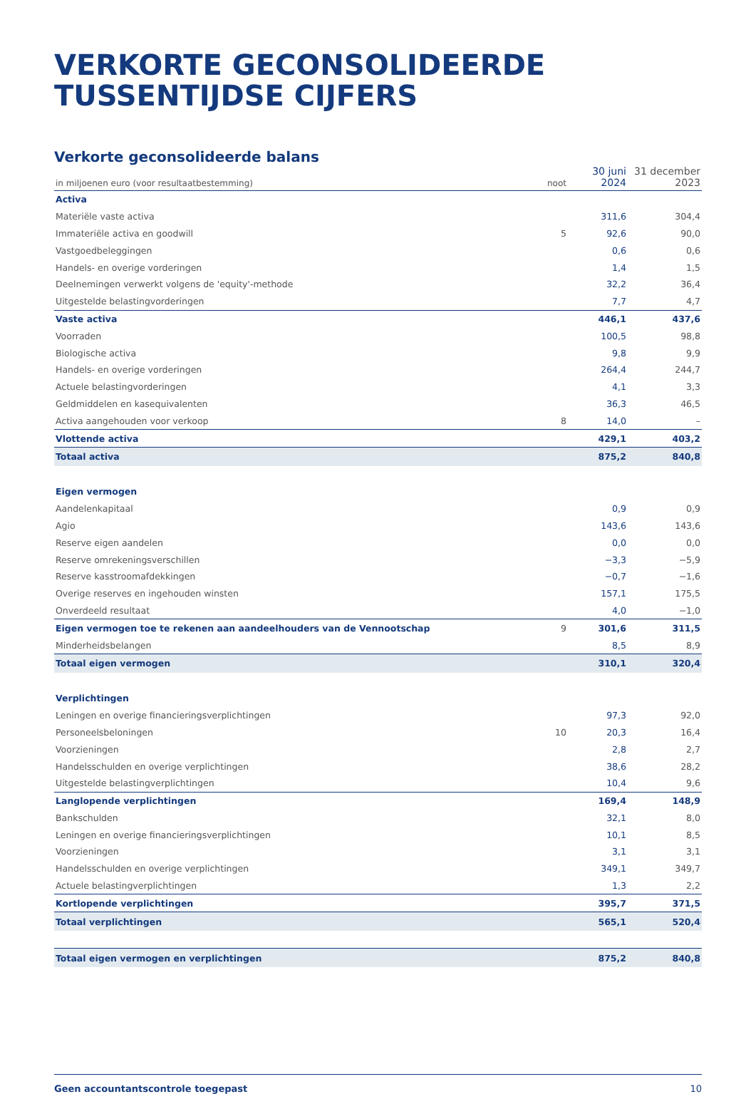VERKORTE GECONSOLIDEERDE
TUSSENTIJDSE CIJFERS
Verkorte geconsolideerde balans
| in miljoenen euro (voor resultaatbestemming) | noot | 30 juni 2024 | 31 december 2023 |
| --- | --- | --- | --- |
| Activa | | | |
| Materiële vaste activa | | 311,6 | 304,4 |
| Immateriële activa en goodwill | 5 | 92,6 | 90,0 |
| Vastgoedbeleggingen | | 0,6 | 0,6 |
| Handels- en overige vorderingen | | 1,4 | 1,5 |
| Deelnemingen verwerkt volgens de 'equity'-methode | | 32,2 | 36,4 |
| Uitgestelde belastingvorderingen | | 7,7 | 4,7 |
| Vaste activa | | 446,1 | 437,6 |
| Voorraden | | 100,5 | 98,8 |
| Biologische activa | | 9,8 | 9,9 |
| Handels- en overige vorderingen | | 264,4 | 244,7 |
| Actuele belastingvorderingen | | 4,1 | 3,3 |
| Geldmiddelen en kasequivalenten | | 36,3 | 46,5 |
| Activa aangehouden voor verkoop | 8 | 14,0 | – |
| Vlottende activa | | 429,1 | 403,2 |
| Totaal activa | | 875,2 | 840,8 |
| Eigen vermogen | | | |
| Aandelenkapitaal | | 0,9 | 0,9 |
| Agio | | 143,6 | 143,6 |
| Reserve eigen aandelen | | 0,0 | 0,0 |
| Reserve omrekeningsverschillen | | −3,3 | −5,9 |
| Reserve kasstroomafdekkingen | | −0,7 | −1,6 |
| Overige reserves en ingehouden winsten | | 157,1 | 175,5 |
| Onverdeeld resultaat | | 4,0 | −1,0 |
| Eigen vermogen toe te rekenen aan aandeelhouders van de Vennootschap | 9 | 301,6 | 311,5 |
| Minderheidsbelangen | | 8,5 | 8,9 |
| Totaal eigen vermogen | | 310,1 | 320,4 |
| Verplichtingen | | | |
| Leningen en overige financieringsverplichtingen | | 97,3 | 92,0 |
| Personeelsbeloningen | 10 | 20,3 | 16,4 |
| Voorzieningen | | 2,8 | 2,7 |
| Handelsschulden en overige verplichtingen | | 38,6 | 28,2 |
| Uitgestelde belastingverplichtingen | | 10,4 | 9,6 |
| Langlopende verplichtingen | | 169,4 | 148,9 |
| Bankschulden | | 32,1 | 8,0 |
| Leningen en overige financieringsverplichtingen | | 10,1 | 8,5 |
| Voorzieningen | | 3,1 | 3,1 |
| Handelsschulden en overige verplichtingen | | 349,1 | 349,7 |
| Actuele belastingverplichtingen | | 1,3 | 2,2 |
| Kortlopende verplichtingen | | 395,7 | 371,5 |
| Totaal verplichtingen | | 565,1 | 520,4 |
| Totaal eigen vermogen en verplichtingen | | 875,2 | 840,8 |
Geen accountantscontrole toegepast 10